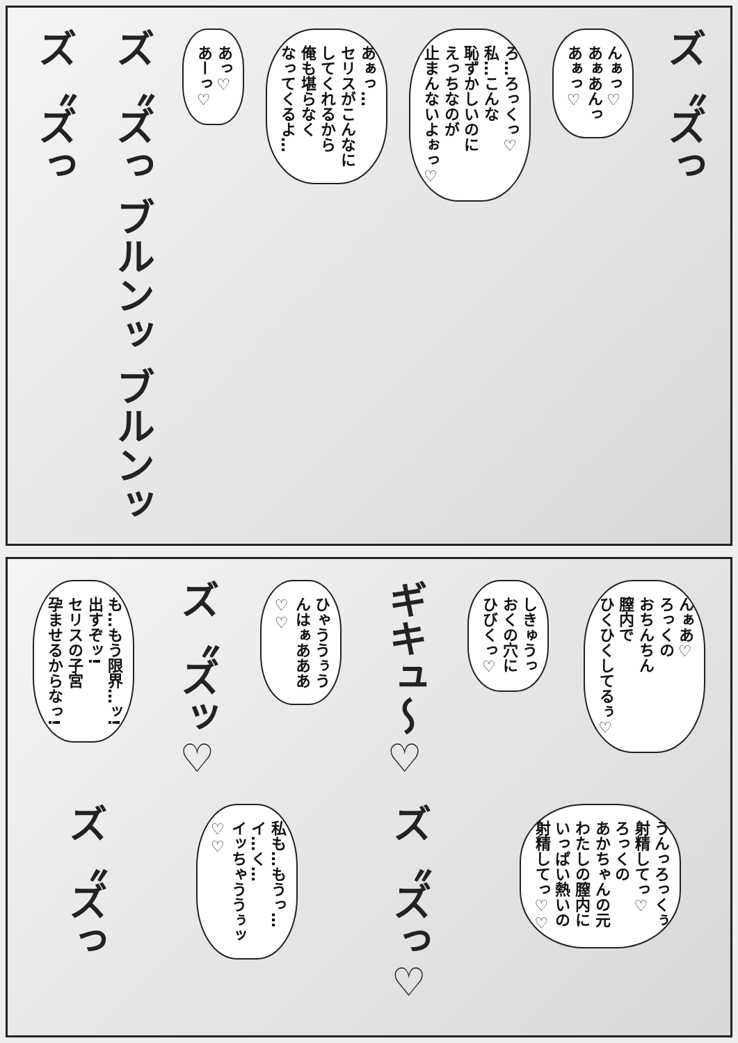ズ〝ズっ
んぁっ♡
あぁあんっ
あぁっ♡
ろ…ろっくっ♡
私…こんな
恥ずかしいのに
えっちなのが
止まんないよぉっ♡
あぁっ…
セリスがこんなに
してくれるから
俺も堪らなく
なってくるよ…
あっ♡
あーっ♡
ズ〝ズっ ブルンッ ブルンッ
ズ〝ズっ
んぁあ♡
ろっくの
おちんちん
膣内で
ひくひくしてるぅ♡
しきゅうっ
おくの穴に
ひびくっ♡
ギキュ〜♡
ひゃううぅう
んはぁあああ
♡♡
ズ〝ズッ♡
も…もう限界…ッ!
出すぞッ!
セリスの子宮
孕ませるからなっ!
うんっろっくぅ
射精してっ♡
ろっくの
あかちゃんの元
わたしの膣内に
いっぱい熱いの
射精してっ♡♡
ズ〝ズっ♡
私も…もうっ…
イ…く…
イッちゃううぅッ
♡♡
ズ〝ズっ